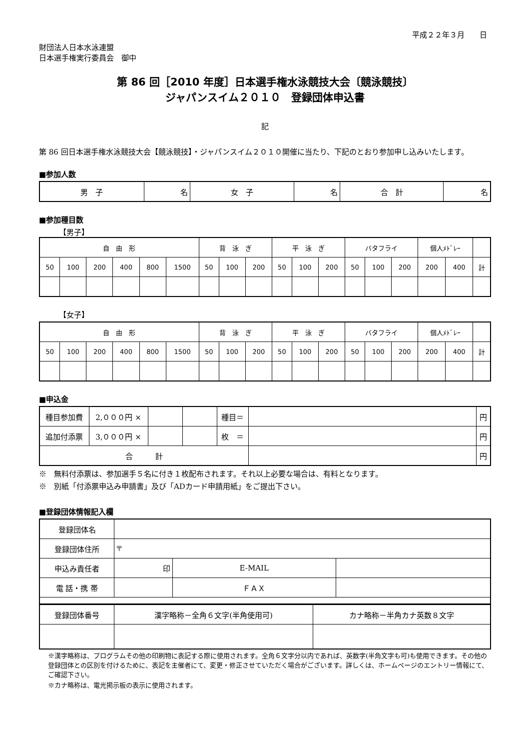平成２２年３月　　日
財団法人日本水泳連盟
日本選手権実行委員会　御中
第 86 回［2010 年度］日本選手権水泳競技大会〔競泳競技〕
ジャパンスイム２０１０　登録団体申込書
記
第 86 回日本選手権水泳競技大会【競泳競技】・ジャパンスイム２０１０開催に当たり、下記のとおり参加申し込みいたします。
■参加人数
| 男 子 | 名 | 女 子 | 名 | 合 計 | 名 |
■参加種目数
【男子】
| 自 由 形 | | | | | | 背 泳 ぎ | | | 平 泳 ぎ | | | バタフライ | | | 個人ﾒﾄﾞﾚｰ | | |
| 50 | 100 | 200 | 400 | 800 | 1500 | 50 | 100 | 200 | 50 | 100 | 200 | 50 | 100 | 200 | 200 | 400 | 計 |
【女子】
| 自 由 形 | | | | | | 背 泳 ぎ | | | 平 泳 ぎ | | | バタフライ | | | 個人ﾒﾄﾞﾚｰ | | |
| 50 | 100 | 200 | 400 | 800 | 1500 | 50 | 100 | 200 | 50 | 100 | 200 | 50 | 100 | 200 | 200 | 400 | 計 |
■申込金
| 種目参加費 | 2,０００円 × | | | 種目＝ | | 円 |
| 追加付添票 | 3,０００円 × | | | 枚 ＝ | | 円 |
| 合 計 | | | | | | 円 |
※　無料付添票は、参加選手５名に付き１枚配布されます。それ以上必要な場合は、有料となります。
※　別紙「付添票申込み申請書」及び「ADカード申請用紙」をご提出下さい。
■登録団体情報記入欄
| 登録団体名 | | | |
| 登録団体住所 | 〒 | | |
| 申込み責任者 | 印 | E-MAIL | |
| 電 話・携 帯 | | ＦＡＸ | |
| 登録団体番号 | 漢字略称－全角６文字(半角使用可) | カナ略称－半角カナ英数８文字 |
※漢字略称は、プログラムその他の印刷物に表記する際に使用されます。全角６文字分以内であれば、英数字(半角文字も可)も使用できます。その他の登録団体との区別を付けるために、表記を主催者にて、変更・修正させていただく場合がございます。詳しくは、ホームページのエントリー情報にて、ご確認下さい。
※カナ略称は、電光掲示板の表示に使用されます。